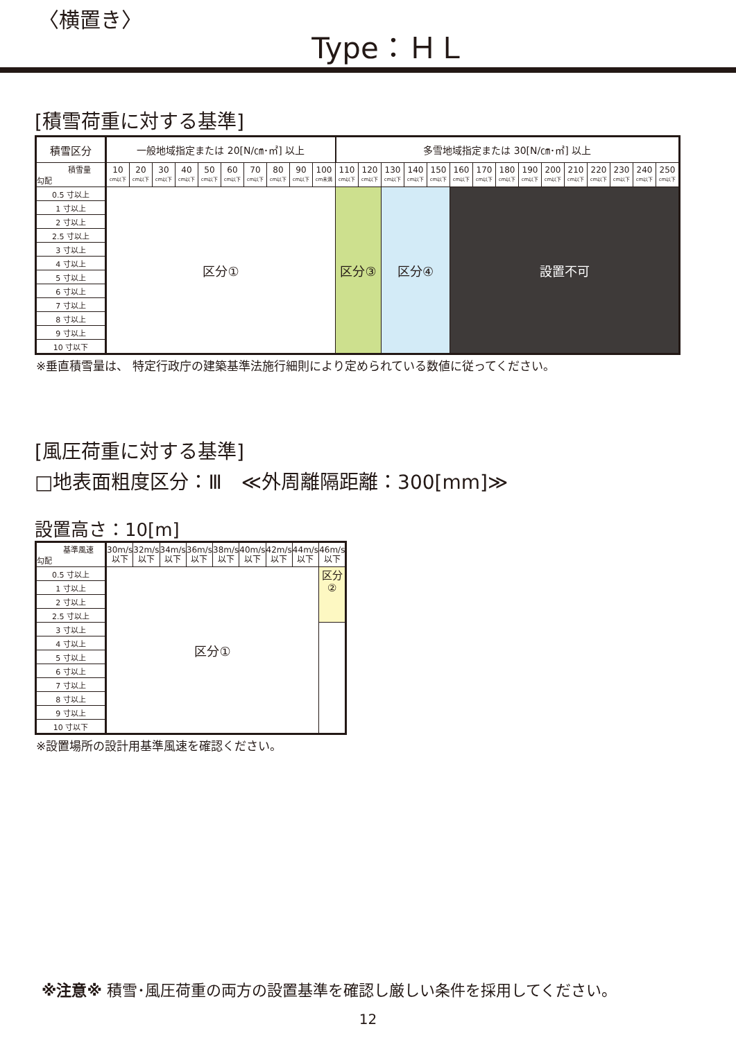〈横置き〉
Type：ＨＬ
[積雪荷重に対する基準]
| 積雪区分 | 一般地域指定または 20[N/㎝･㎡] 以上 | | | | | | | | | | 多雪地域指定または 30[N/㎝･㎡] 以上 | | | | | | | | | | | | | | |
| --- | --- | --- | --- | --- | --- | --- | --- | --- | --- | --- | --- | --- | --- | --- | --- | --- | --- | --- | --- | --- | --- | --- | --- | --- | --- |
| 積雪量 勾配 | 10 cm以下 | 20 cm以下 | 30 cm以下 | 40 cm以下 | 50 cm以下 | 60 cm以下 | 70 cm以下 | 80 cm以下 | 90 cm以下 | 100 cm未満 | 110 cm以下 | 120 cm以下 | 130 cm以下 | 140 cm以下 | 150 cm以下 | 160 cm以下 | 170 cm以下 | 180 cm以下 | 190 cm以下 | 200 cm以下 | 210 cm以下 | 220 cm以下 | 230 cm以下 | 240 cm以下 | 250 cm以下 |
| 0.5 寸以上 | 区分① | | | | | | | | | | 区分③ | | 区分④ | | | 設置不可 | | | | | | | | | |
| 1 寸以上 | | | | | | | | | | | | | | | | | | | | | | | | | |
| 2 寸以上 | | | | | | | | | | | | | | | | | | | | | | | | | |
| 2.5 寸以上 | | | | | | | | | | | | | | | | | | | | | | | | | |
| 3 寸以上 | | | | | | | | | | | | | | | | | | | | | | | | | |
| 4 寸以上 | | | | | | | | | | | | | | | | | | | | | | | | | |
| 5 寸以上 | | | | | | | | | | | | | | | | | | | | | | | | | |
| 6 寸以上 | | | | | | | | | | | | | | | | | | | | | | | | | |
| 7 寸以上 | | | | | | | | | | | | | | | | | | | | | | | | | |
| 8 寸以上 | | | | | | | | | | | | | | | | | | | | | | | | | |
| 9 寸以上 | | | | | | | | | | | | | | | | | | | | | | | | | |
| 10 寸以下 | | | | | | | | | | | | | | | | | | | | | | | | | |
※垂直積雪量は、 特定行政庁の建築基準法施行細則により定められている数値に従ってください。
[風圧荷重に対する基準]
□地表面粗度区分：Ⅲ　≪外周離隔距離：300[mm]≫
設置高さ：10[m]
| 基準風速 勾配 | 30m/s 以下 | 32m/s 以下 | 34m/s 以下 | 36m/s 以下 | 38m/s 以下 | 40m/s 以下 | 42m/s 以下 | 44m/s 以下 | 46m/s 以下 |
| 0.5 寸以上 | 区分① | | | | | | | | 区分 ② |
| 1 寸以上 | | | | | | | | | |
| 2 寸以上 | | | | | | | | | |
| 2.5 寸以上 | | | | | | | | | |
| 3 寸以上 | | | | | | | | | |
| 4 寸以上 | | | | | | | | | |
| 5 寸以上 | | | | | | | | | |
| 6 寸以上 | | | | | | | | | |
| 7 寸以上 | | | | | | | | | |
| 8 寸以上 | | | | | | | | | |
| 9 寸以上 | | | | | | | | | |
| 10 寸以下 | | | | | | | | | |
※設置場所の設計用基準風速を確認ください。
※注意※ 積雪･風圧荷重の両方の設置基準を確認し厳しい条件を採用してください。
12